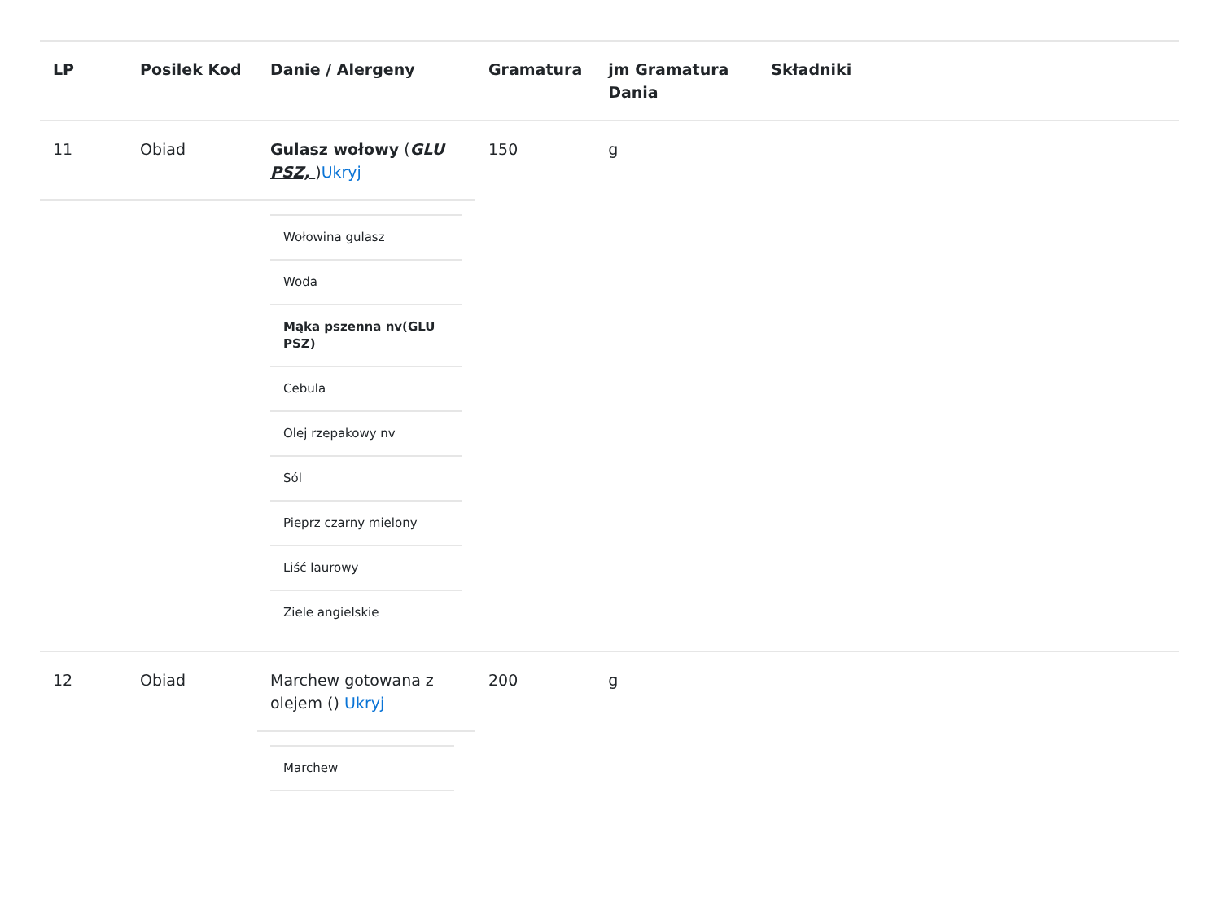| LP | Posilek Kod | Danie / Alergeny | Gramatura | jm Gramatura Dania | Składniki |
| --- | --- | --- | --- | --- | --- |
| 11 | Obiad | Gulasz wołowy ( GLU PSZ, ) Ukryj | 150 | g | |
| | | / Wołowina gulasz / / Woda / / Mąka pszenna nv(GLU PSZ) / / Cebula / / Olej rzepakowy nv / / Sól / / Pieprz czarny mielony / / Liść laurowy / / Ziele angielskie / | | | |
| 12 | Obiad | Marchew gotowana z olejem () Ukryj | 200 | g | |
| | | / Marchew / | | | |